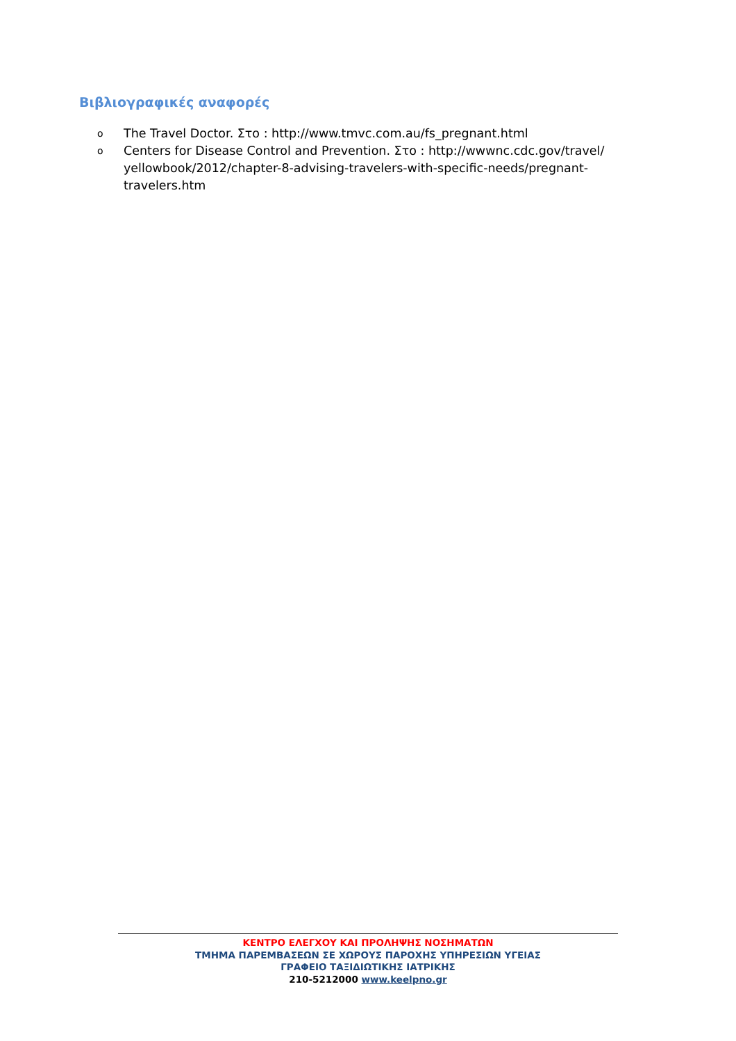Βιβλιογραφικές αναφορές
o The Travel Doctor. Στο : http://www.tmvc.com.au/fs_pregnant.html
o Centers for Disease Control and Prevention. Στο : http://wwwnc.cdc.gov/travel/ yellowbook/2012/chapter-8-advising-travelers-with-specific-needs/pregnant-travelers.htm
ΚΕΝΤΡΟ ΕΛΕΓΧΟΥ ΚΑΙ ΠΡΟΛΗΨΗΣ ΝΟΣΗΜΑΤΩΝ
ΤΜΗΜΑ ΠΑΡΕΜΒΑΣΕΩΝ ΣΕ ΧΩΡΟΥΣ ΠΑΡΟΧΗΣ ΥΠΗΡΕΣΙΩΝ ΥΓΕΙΑΣ
ΓΡΑΦΕΙΟ ΤΑΞΙΔΙΩΤΙΚΗΣ ΙΑΤΡΙΚΗΣ
210-5212000 www.keelpno.gr